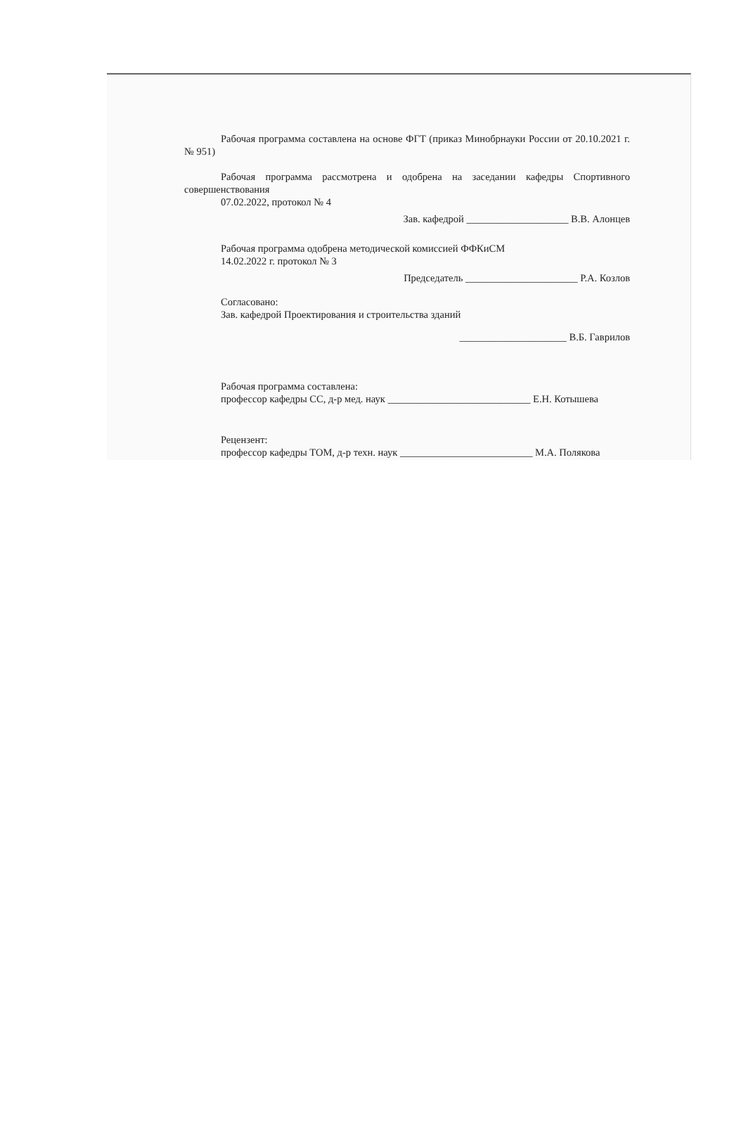Рабочая программа составлена на основе ФГТ (приказ Минобрнауки России от 20.10.2021 г. № 951)
Рабочая программа рассмотрена и одобрена на заседании кафедры Спортивного совершенствования
07.02.2022, протокол № 4
Зав. кафедрой ____________________ В.В. Алонцев
Рабочая программа одобрена методической комиссией ФФКиСМ
14.02.2022 г. протокол № 3
Председатель ______________________ Р.А. Козлов
Согласовано:
Зав. кафедрой Проектирования и строительства зданий
_____________________ В.Б. Гаврилов
Рабочая программа составлена:
профессор кафедры СС, д-р мед. наук ____________________________ Е.Н. Котышева
Рецензент:
профессор кафедры ТОМ, д-р техн. наук __________________________ М.А. Полякова